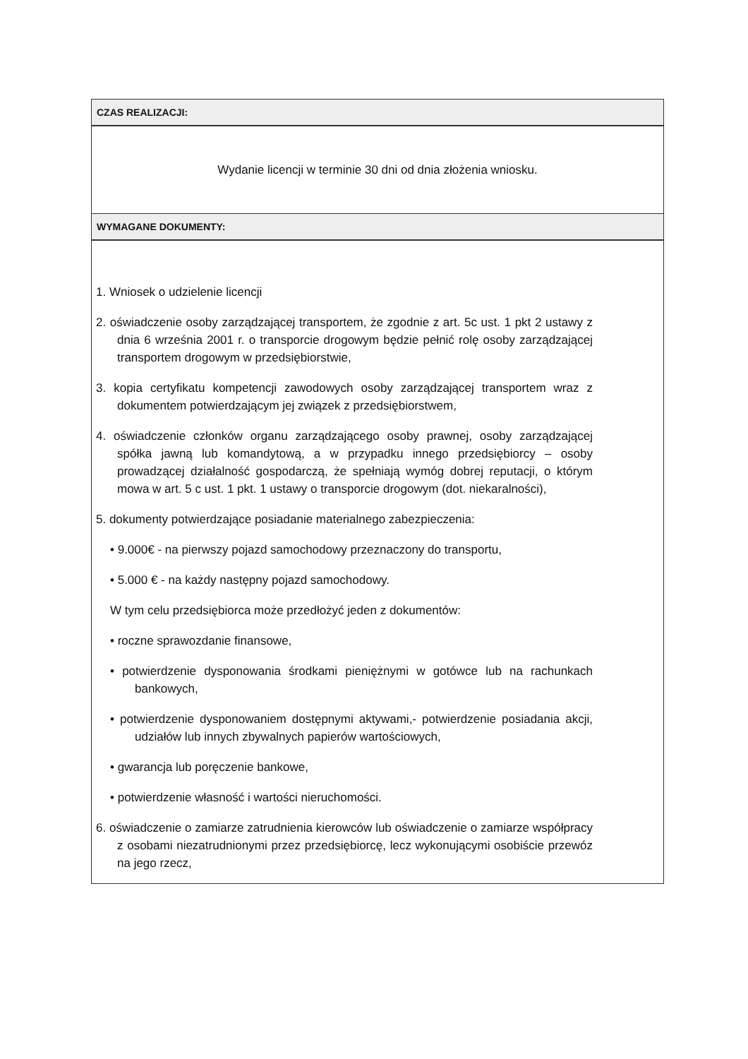| CZAS REALIZACJI: |
| Wydanie licencji w terminie 30 dni od dnia złożenia wniosku. |
| WYMAGANE DOKUMENTY: |
| 1. Wniosek o udzielenie licencji 2. oświadczenie osoby zarządzającej transportem, że zgodnie z art. 5c ust. 1 pkt 2 ustawy z dnia 6 września 2001 r. o transporcie drogowym będzie pełnić rolę osoby zarządzającej transportem drogowym w przedsiębiorstwie, 3. kopia certyfikatu kompetencji zawodowych osoby zarządzającej transportem wraz z dokumentem potwierdzającym jej związek z przedsiębiorstwem, 4. oświadczenie członków organu zarządzającego osoby prawnej, osoby zarządzającej spółka jawną lub komandytową, a w przypadku innego przedsiębiorcy – osoby prowadzącej działalność gospodarczą, że spełniają wymóg dobrej reputacji, o którym mowa w art. 5 c ust. 1 pkt. 1 ustawy o transporcie drogowym (dot. niekaralności), 5. dokumenty potwierdzające posiadanie materialnego zabezpieczenia: • 9.000€ - na pierwszy pojazd samochodowy przeznaczony do transportu, • 5.000 € - na każdy następny pojazd samochodowy. W tym celu przedsiębiorca może przedłożyć jeden z dokumentów: • roczne sprawozdanie finansowe, • potwierdzenie dysponowania środkami pieniężnymi w gotówce lub na rachunkach bankowych, • potwierdzenie dysponowaniem dostępnymi aktywami,- potwierdzenie posiadania akcji, udziałów lub innych zbywalnych papierów wartościowych, • gwarancja lub poręczenie bankowe, • potwierdzenie własność i wartości nieruchomości. 6. oświadczenie o zamiarze zatrudnienia kierowców lub oświadczenie o zamiarze współpracy z osobami niezatrudnionymi przez przedsiębiorcę, lecz wykonującymi osobiście przewóz na jego rzecz, |